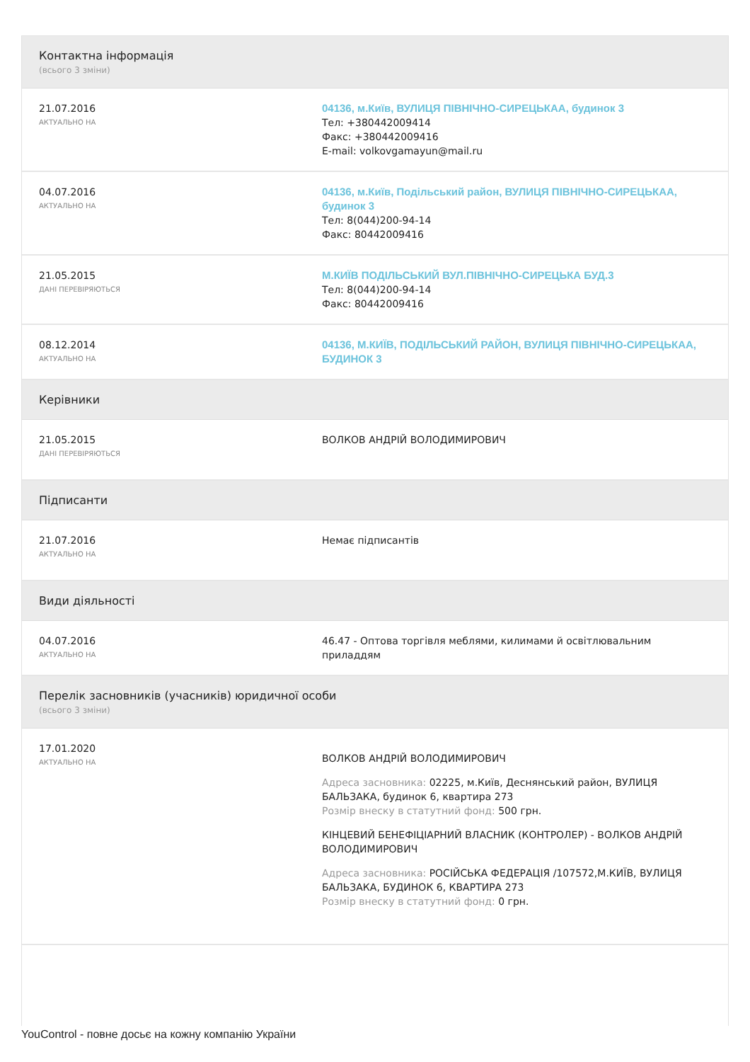Контактна інформація
(всього 3 зміни)
21.07.2016
АКТУАЛЬНО НА
04136, м.Київ, ВУЛИЦЯ ПІВНІЧНО-СИРЕЦЬКАА, будинок 3
Тел: +380442009414
Факс: +380442009416
E-mail: volkovgamayun@mail.ru
04.07.2016
АКТУАЛЬНО НА
04136, м.Київ, Подільський район, ВУЛИЦЯ ПІВНІЧНО-СИРЕЦЬКАА, будинок 3
Тел: 8(044)200-94-14
Факс: 80442009416
21.05.2015
ДАНІ ПЕРЕВІРЯЮТЬСЯ
М.КИЇВ ПОДІЛЬСЬКИЙ ВУЛ.ПІВНІЧНО-СИРЕЦЬКА БУД.3
Тел: 8(044)200-94-14
Факс: 80442009416
08.12.2014
АКТУАЛЬНО НА
04136, М.КИЇВ, ПОДІЛЬСЬКИЙ РАЙОН, ВУЛИЦЯ ПІВНІЧНО-СИРЕЦЬКАА, БУДИНОК 3
Керівники
21.05.2015
ДАНІ ПЕРЕВІРЯЮТЬСЯ
ВОЛКОВ АНДРІЙ ВОЛОДИМИРОВИЧ
Підписанти
21.07.2016
АКТУАЛЬНО НА
Немає підписантів
Види діяльності
04.07.2016
АКТУАЛЬНО НА
46.47 - Оптова торгівля меблями, килимами й освітлювальним приладдям
Перелік засновників (учасників) юридичної особи
(всього 3 зміни)
17.01.2020
АКТУАЛЬНО НА
ВОЛКОВ АНДРІЙ ВОЛОДИМИРОВИЧ
Адреса засновника: 02225, м.Київ, Деснянський район, ВУЛИЦЯ БАЛЬЗАКА, будинок 6, квартира 273
Розмір внеску в статутний фонд: 500 грн.
КІНЦЕВИЙ БЕНЕФІЦІАРНИЙ ВЛАСНИК (КОНТРОЛЕР) - ВОЛКОВ АНДРІЙ ВОЛОДИМИРОВИЧ
Адреса засновника: РОСІЙСЬКА ФЕДЕРАЦІЯ /107572,М.КИЇВ, ВУЛИЦЯ БАЛЬЗАКА, БУДИНОК 6, КВАРТИРА 273
Розмір внеску в статутний фонд: 0 грн.
YouControl - повне досьє на кожну компанію України